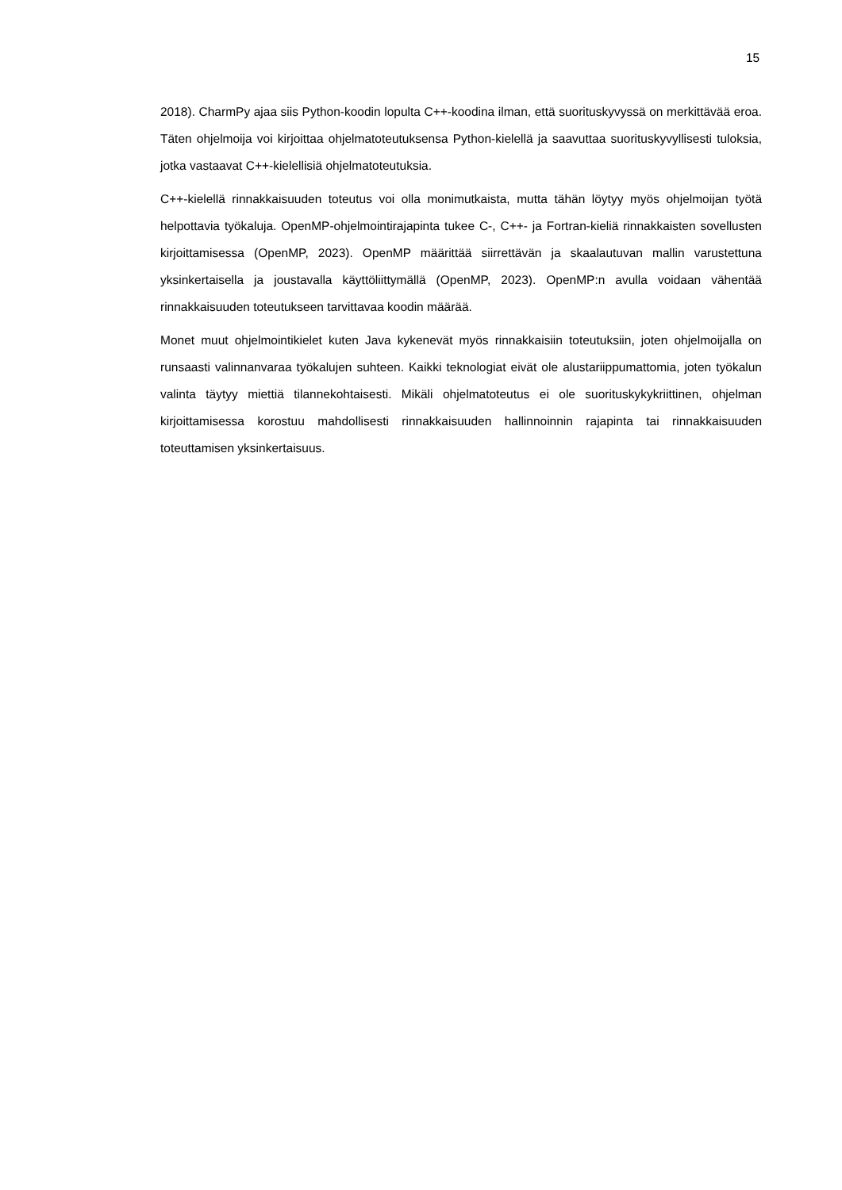15
2018). CharmPy ajaa siis Python-koodin lopulta C++-koodina ilman, että suorituskyvyssä on merkittävää eroa. Täten ohjelmoija voi kirjoittaa ohjelmatoteutuksensa Python-kielellä ja saavuttaa suorituskyvyllisesti tuloksia, jotka vastaavat C++-kielellisiä ohjelmatoteutuksia.
C++-kielellä rinnakkaisuuden toteutus voi olla monimutkaista, mutta tähän löytyy myös ohjelmoijan työtä helpottavia työkaluja. OpenMP-ohjelmointirajapinta tukee C-, C++- ja Fortran-kieliä rinnakkaisten sovellusten kirjoittamisessa (OpenMP, 2023). OpenMP määrittää siirrettävän ja skaalautuvan mallin varustettuna yksinkertaisella ja joustavalla käyttöliittymällä (OpenMP, 2023). OpenMP:n avulla voidaan vähentää rinnakkaisuuden toteutukseen tarvittavaa koodin määrää.
Monet muut ohjelmointikielet kuten Java kykenevät myös rinnakkaisiin toteutuksiin, joten ohjelmoijalla on runsaasti valinnanvaraa työkalujen suhteen. Kaikki teknologiat eivät ole alustariippumattomia, joten työkalun valinta täytyy miettiä tilannekohtaisesti. Mikäli ohjelmatoteutus ei ole suorituskykykriittinen, ohjelman kirjoittamisessa korostuu mahdollisesti rinnakkaisuuden hallinnoinnin rajapinta tai rinnakkaisuuden toteuttamisen yksinkertaisuus.